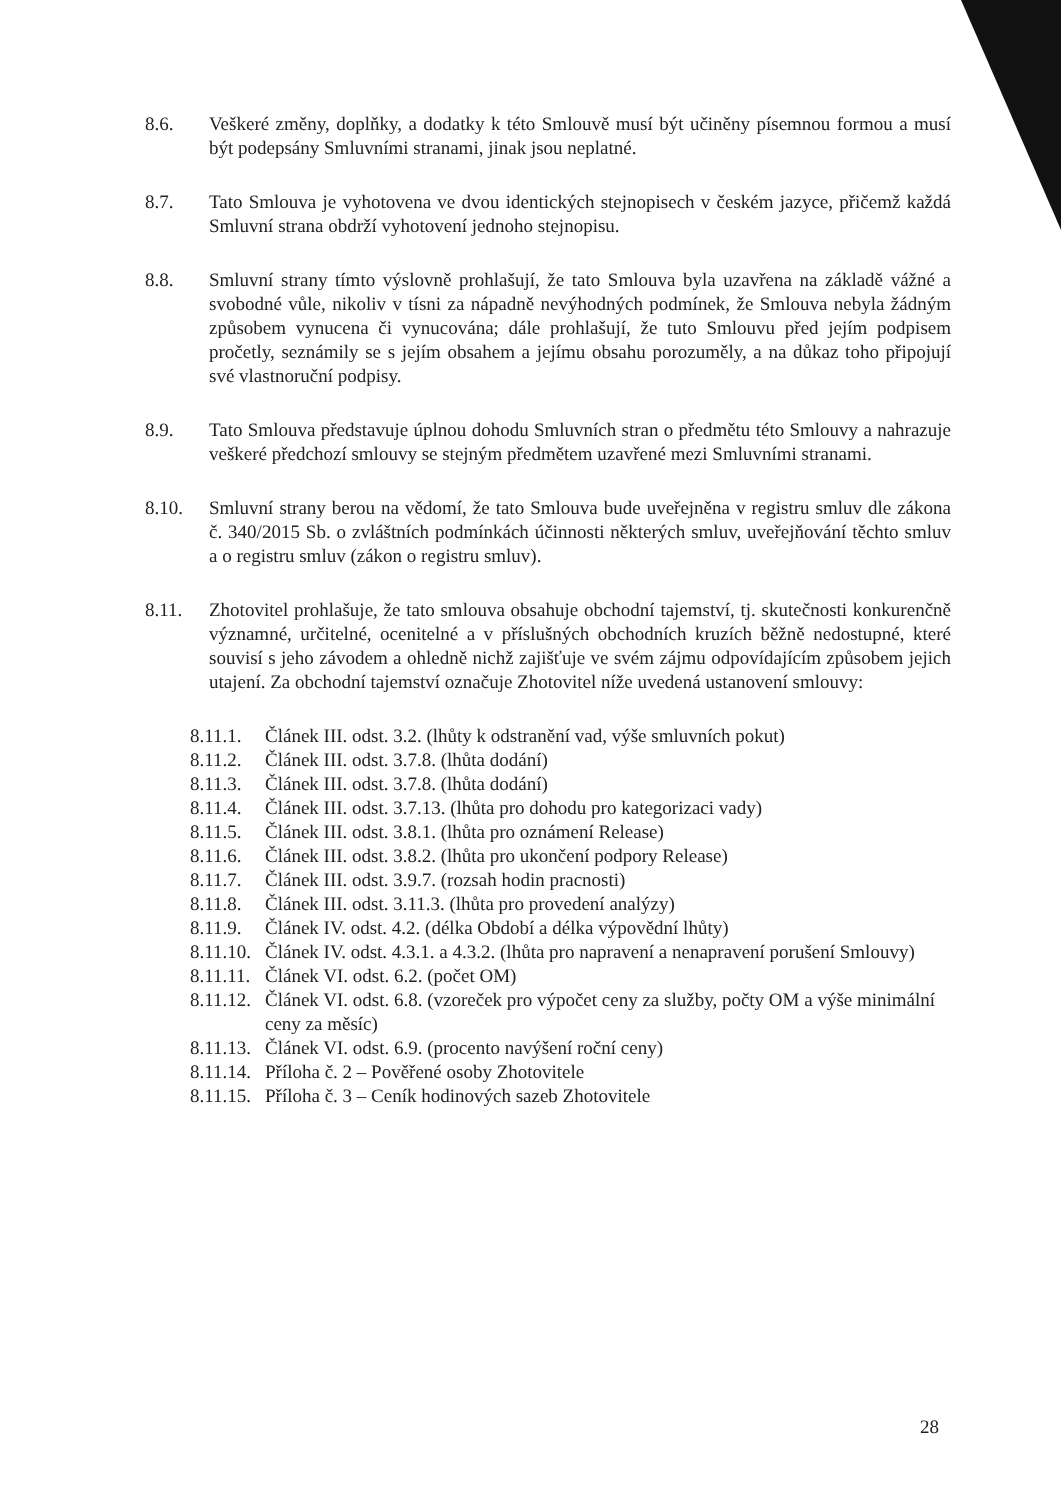8.6. Veškeré změny, doplňky, a dodatky k této Smlouvě musí být učiněny písemnou formou a musí být podepsány Smluvními stranami, jinak jsou neplatné.
8.7. Tato Smlouva je vyhotovena ve dvou identických stejnopisech v českém jazyce, přičemž každá Smluvní strana obdrží vyhotovení jednoho stejnopisu.
8.8. Smluvní strany tímto výslovně prohlašují, že tato Smlouva byla uzavřena na základě vážné a svobodné vůle, nikoliv v tísni za nápadně nevýhodných podmínek, že Smlouva nebyla žádným způsobem vynucena či vynucována; dále prohlašují, že tuto Smlouvu před jejím podpisem pročetly, seznámily se s jejím obsahem a jejímu obsahu porozuměly, a na důkaz toho připojují své vlastnoruční podpisy.
8.9. Tato Smlouva představuje úplnou dohodu Smluvních stran o předmětu této Smlouvy a nahrazuje veškeré předchozí smlouvy se stejným předmětem uzavřené mezi Smluvními stranami.
8.10. Smluvní strany berou na vědomí, že tato Smlouva bude uveřejněna v registru smluv dle zákona č. 340/2015 Sb. o zvláštních podmínkách účinnosti některých smluv, uveřejňování těchto smluv a o registru smluv (zákon o registru smluv).
8.11. Zhotovitel prohlašuje, že tato smlouva obsahuje obchodní tajemství, tj. skutečnosti konkurenčně významné, určitelné, ocenitelné a v příslušných obchodních kruzích běžně nedostupné, které souvisí s jeho závodem a ohledně nichž zajišťuje ve svém zájmu odpovídajícím způsobem jejich utajení. Za obchodní tajemství označuje Zhotovitel níže uvedená ustanovení smlouvy:
8.11.1.
Článek III. odst. 3.2. (lhůty k odstranění vad, výše smluvních pokut)
8.11.2.
Článek III. odst. 3.7.8. (lhůta dodání)
8.11.3.
Článek III. odst. 3.7.8. (lhůta dodání)
8.11.4.
Článek III. odst. 3.7.13. (lhůta pro dohodu pro kategorizaci vady)
8.11.5.
Článek III. odst. 3.8.1. (lhůta pro oznámení Release)
8.11.6.
Článek III. odst. 3.8.2. (lhůta pro ukončení podpory Release)
8.11.7.
Článek III. odst. 3.9.7. (rozsah hodin pracnosti)
8.11.8.
Článek III. odst. 3.11.3. (lhůta pro provedení analýzy)
8.11.9.
Článek IV. odst. 4.2. (délka Období a délka výpovědní lhůty)
8.11.10.
Článek IV. odst. 4.3.1. a 4.3.2. (lhůta pro napravení a nenapravení porušení Smlouvy)
8.11.11.
Článek VI. odst. 6.2. (počet OM)
8.11.12.
Článek VI. odst. 6.8. (vzoreček pro výpočet ceny za služby, počty OM a výše minimální ceny za měsíc)
8.11.13.
Článek VI. odst. 6.9. (procento navýšení roční ceny)
8.11.14.
Příloha č. 2 – Pověřené osoby Zhotovitele
8.11.15.
Příloha č. 3 – Ceník hodinových sazeb Zhotovitele
28